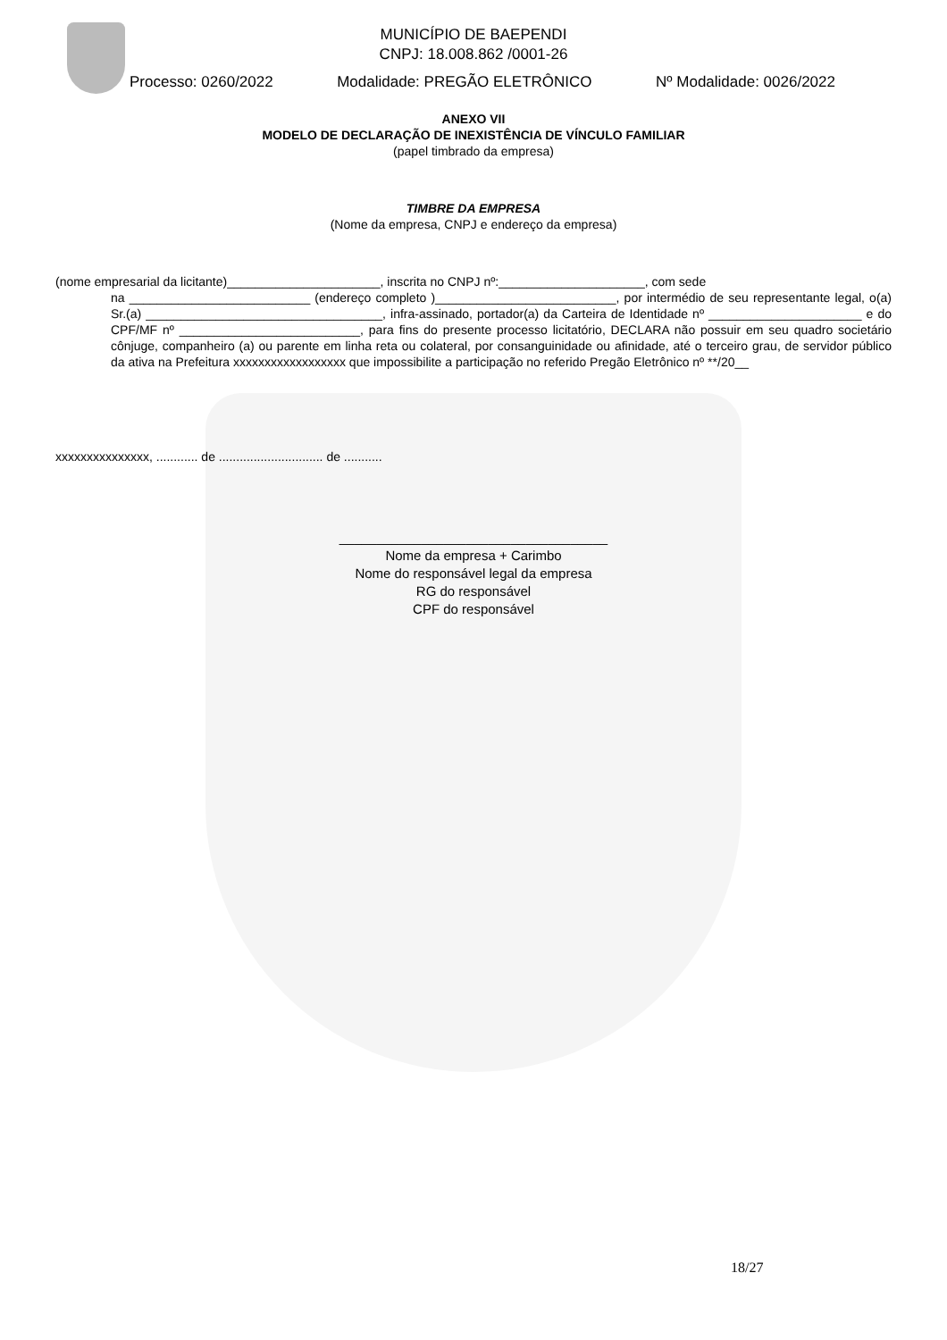MUNICÍPIO DE BAEPENDI
CNPJ: 18.008.862 /0001-26
Processo: 0260/2022 Modalidade: PREGÃO ELETRÔNICO Nº Modalidade: 0026/2022
ANEXO VII
MODELO DE DECLARAÇÃO DE INEXISTÊNCIA DE VÍNCULO FAMILIAR
(papel timbrado da empresa)
TIMBRE DA EMPRESA
(Nome da empresa, CNPJ e endereço da empresa)
(nome empresarial da licitante)______________________, inscrita no CNPJ nº:_____________________, com sede
na __________________________ (endereço completo )__________________________, por intermédio de seu representante legal, o(a) Sr.(a) __________________________________, infra-assinado, portador(a) da Carteira de Identidade nº ______________________ e do CPF/MF nº __________________________, para fins do presente processo licitatório, DECLARA não possuir em seu quadro societário cônjuge, companheiro (a) ou parente em linha reta ou colateral, por consanguinidade ou afinidade, até o terceiro grau, de servidor público da ativa na Prefeitura xxxxxxxxxxxxxxxxxx que impossibilite a participação no referido Pregão Eletrônico nº **/20__
xxxxxxxxxxxxxxx, ............ de .............................. de ...........
____________________________________
Nome da empresa + Carimbo
Nome do responsável legal da empresa
RG do responsável
CPF do responsável
18/27